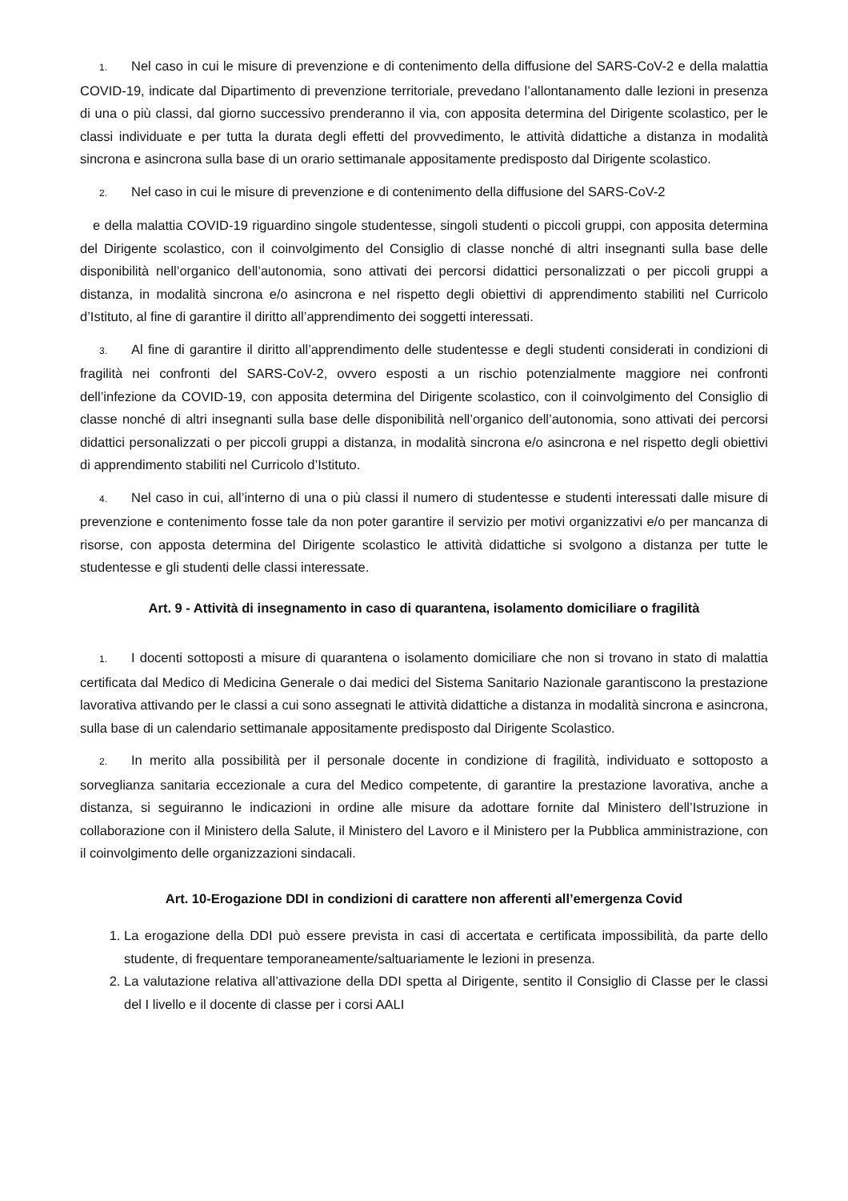1. Nel caso in cui le misure di prevenzione e di contenimento della diffusione del SARS-CoV-2 e della malattia COVID-19, indicate dal Dipartimento di prevenzione territoriale, prevedano l’allontanamento dalle lezioni in presenza di una o più classi, dal giorno successivo prenderanno il via, con apposita determina del Dirigente scolastico, per le classi individuate e per tutta la durata degli effetti del provvedimento, le attività didattiche a distanza in modalità sincrona e asincrona sulla base di un orario settimanale appositamente predisposto dal Dirigente scolastico.
2. Nel caso in cui le misure di prevenzione e di contenimento della diffusione del SARS-CoV-2
e della malattia COVID-19 riguardino singole studentesse, singoli studenti o piccoli gruppi, con apposita determina del Dirigente scolastico, con il coinvolgimento del Consiglio di classe nonché di altri insegnanti sulla base delle disponibilità nell’organico dell’autonomia, sono attivati dei percorsi didattici personalizzati o per piccoli gruppi a distanza, in modalità sincrona e/o asincrona e nel rispetto degli obiettivi di apprendimento stabiliti nel Curricolo d’Istituto, al fine di garantire il diritto all’apprendimento dei soggetti interessati.
3. Al fine di garantire il diritto all’apprendimento delle studentesse e degli studenti considerati in condizioni di fragilità nei confronti del SARS-CoV-2, ovvero esposti a un rischio potenzialmente maggiore nei confronti dell’infezione da COVID-19, con apposita determina del Dirigente scolastico, con il coinvolgimento del Consiglio di classe nonché di altri insegnanti sulla base delle disponibilità nell’organico dell’autonomia, sono attivati dei percorsi didattici personalizzati o per piccoli gruppi a distanza, in modalità sincrona e/o asincrona e nel rispetto degli obiettivi di apprendimento stabiliti nel Curricolo d’Istituto.
4. Nel caso in cui, all’interno di una o più classi il numero di studentesse e studenti interessati dalle misure di prevenzione e contenimento fosse tale da non poter garantire il servizio per motivi organizzativi e/o per mancanza di risorse, con apposta determina del Dirigente scolastico le attività didattiche si svolgono a distanza per tutte le studentesse e gli studenti delle classi interessate.
Art. 9 - Attività di insegnamento in caso di quarantena, isolamento domiciliare o fragilità
1. I docenti sottoposti a misure di quarantena o isolamento domiciliare che non si trovano in stato di malattia certificata dal Medico di Medicina Generale o dai medici del Sistema Sanitario Nazionale garantiscono la prestazione lavorativa attivando per le classi a cui sono assegnati le attività didattiche a distanza in modalità sincrona e asincrona, sulla base di un calendario settimanale appositamente predisposto dal Dirigente Scolastico.
2. In merito alla possibilità per il personale docente in condizione di fragilità, individuato e sottoposto a sorveglianza sanitaria eccezionale a cura del Medico competente, di garantire la prestazione lavorativa, anche a distanza, si seguiranno le indicazioni in ordine alle misure da adottare fornite dal Ministero dell’Istruzione in collaborazione con il Ministero della Salute, il Ministero del Lavoro e il Ministero per la Pubblica amministrazione, con il coinvolgimento delle organizzazioni sindacali.
Art. 10-Erogazione DDI in condizioni di carattere non afferenti all’emergenza Covid
1. La erogazione della DDI può essere prevista in casi di accertata e certificata impossibilità, da parte dello studente, di frequentare temporaneamente/saltuariamente le lezioni in presenza.
2. La valutazione relativa all’attivazione della DDI spetta al Dirigente, sentito il Consiglio di Classe per le classi del I livello e il docente di classe per i corsi AALI